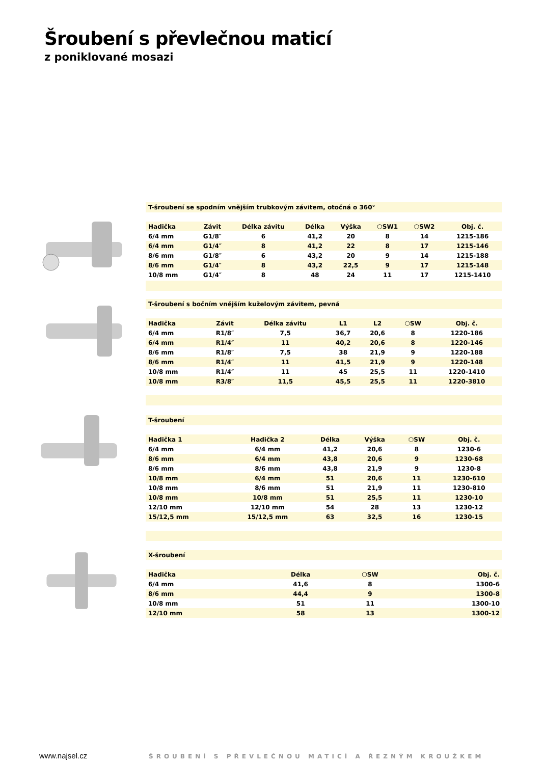Šroubení s převlečnou maticí
z poniklované mosazi
T-šroubení se spodním vnějším trubkovým závitem, otočná o 360°
| Hadička | Závit | Délka závitu | Délka | Výška | ⬡SW1 | ⬡SW2 | Obj. č. |
| --- | --- | --- | --- | --- | --- | --- | --- |
| 6/4 mm | G1/8″ | 6 | 41,2 | 20 | 8 | 14 | 1215-186 |
| 6/4 mm | G1/4″ | 8 | 41,2 | 22 | 8 | 17 | 1215-146 |
| 8/6 mm | G1/8″ | 6 | 43,2 | 20 | 9 | 14 | 1215-188 |
| 8/6 mm | G1/4″ | 8 | 43,2 | 22,5 | 9 | 17 | 1215-148 |
| 10/8 mm | G1/4″ | 8 | 48 | 24 | 11 | 17 | 1215-1410 |
T-šroubení s bočním vnějším kuželovým závitem, pevná
| Hadička | Závit | Délka závitu | L1 | L2 | ⬡SW | Obj. č. |
| --- | --- | --- | --- | --- | --- | --- |
| 6/4 mm | R1/8″ | 7,5 | 36,7 | 20,6 | 8 | 1220-186 |
| 6/4 mm | R1/4″ | 11 | 40,2 | 20,6 | 8 | 1220-146 |
| 8/6 mm | R1/8″ | 7,5 | 38 | 21,9 | 9 | 1220-188 |
| 8/6 mm | R1/4″ | 11 | 41,5 | 21,9 | 9 | 1220-148 |
| 10/8 mm | R1/4″ | 11 | 45 | 25,5 | 11 | 1220-1410 |
| 10/8 mm | R3/8″ | 11,5 | 45,5 | 25,5 | 11 | 1220-3810 |
T-šroubení
| Hadička 1 | Hadička 2 | Délka | Výška | ⬡SW | Obj. č. |
| --- | --- | --- | --- | --- | --- |
| 6/4 mm | 6/4 mm | 41,2 | 20,6 | 8 | 1230-6 |
| 8/6 mm | 6/4 mm | 43,8 | 20,6 | 9 | 1230-68 |
| 8/6 mm | 8/6 mm | 43,8 | 21,9 | 9 | 1230-8 |
| 10/8 mm | 6/4 mm | 51 | 20,6 | 11 | 1230-610 |
| 10/8 mm | 8/6 mm | 51 | 21,9 | 11 | 1230-810 |
| 10/8 mm | 10/8 mm | 51 | 25,5 | 11 | 1230-10 |
| 12/10 mm | 12/10 mm | 54 | 28 | 13 | 1230-12 |
| 15/12,5 mm | 15/12,5 mm | 63 | 32,5 | 16 | 1230-15 |
X-šroubení
| Hadička | Délka | ⬡SW | Obj. č. |
| --- | --- | --- | --- |
| 6/4 mm | 41,6 | 8 | 1300-6 |
| 8/6 mm | 44,4 | 9 | 1300-8 |
| 10/8 mm | 51 | 11 | 1300-10 |
| 12/10 mm | 58 | 13 | 1300-12 |
www.najsel.cz
ŠROUBENÍ S PŘEVLEČNOU MATICÍ A ŘEZNÝM KROUŽKEM